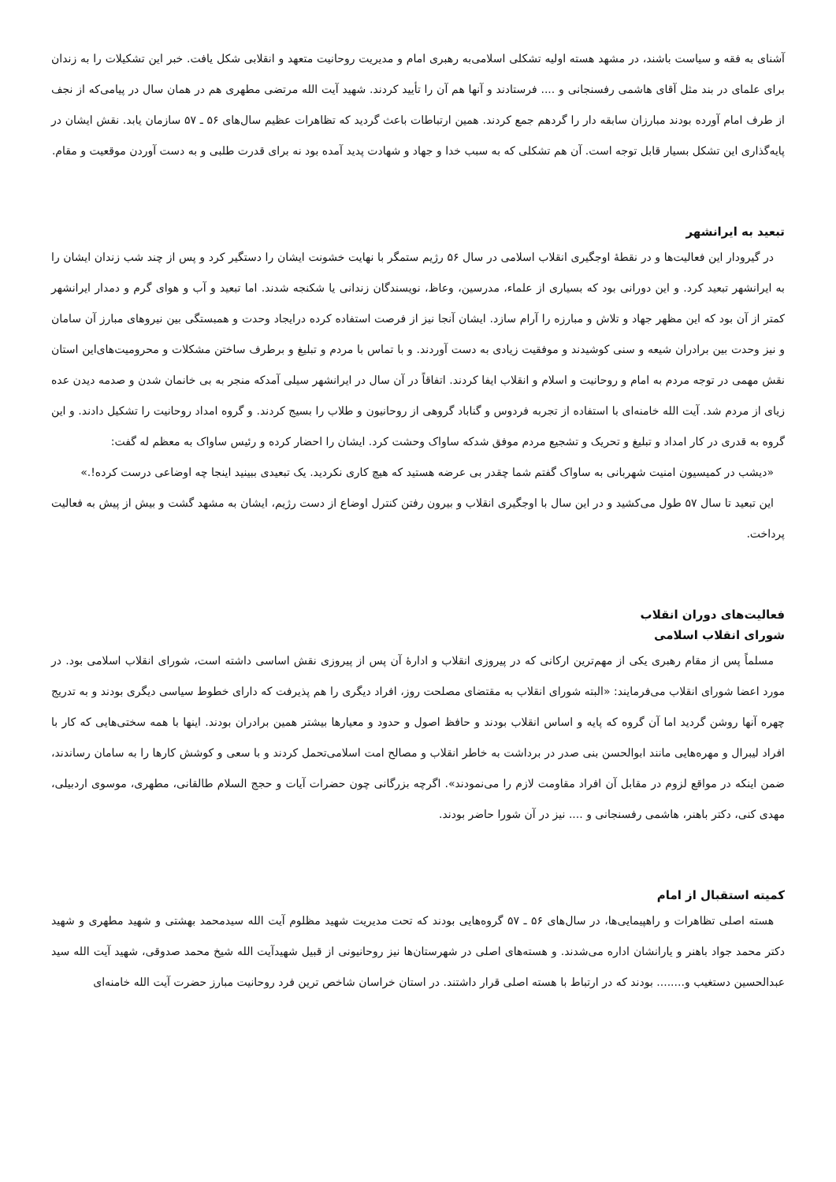آشنای به فقه و سیاست باشند، در مشهد هسته اولیه تشکلی اسلامی‌به رهبری امام و مدیریت روحانیت متعهد و انقلابی شکل یافت. خبر این تشکیلات را به زندان برای علمای در بند مثل آقای هاشمی رفسنجانی و .... فرستادند و آنها هم آن را تأیید کردند. شهید آیت الله مرتضی مطهری هم در همان سال در پیامی‌که از نجف از طرف امام آورده بودند مبارزان سابقه دار را گردهم جمع کردند. همین ارتباطات باعث گردید که تظاهرات عظیم سال‌های ۵۶ ـ ۵۷ سازمان یابد. نقش ایشان در پایه‌گذاری این تشکل بسیار قابل توجه است. آن هم تشکلی که به سبب خدا و جهاد و شهادت پدید آمده بود نه برای قدرت طلبی و به دست آوردن موقعیت و مقام.
تبعید به ایرانشهر
در گیرودار این فعالیت‌ها و در نقطهٔ اوجگیری انقلاب اسلامی در سال ۵۶ رژیم ستمگر با نهایت خشونت ایشان را دستگیر کرد و پس از چند شب زندان ایشان را به ایرانشهر تبعید کرد. و این دورانی بود که بسیاری از علماء، مدرسین، وعاظ، نویسندگان زندانی یا شکنجه شدند. اما تبعید و آب و هوای گرم و دمدار ایرانشهر کمتر از آن بود که این مظهر جهاد و تلاش و مبارزه را آرام سازد. ایشان آنجا نیز از فرصت استفاده کرده درایجاد وحدت و همبستگی بین نیروهای مبارز آن سامان و نیز وحدت بین برادران شیعه و سنی کوشیدند و موفقیت زیادی به دست آوردند. و با تماس با مردم و تبلیغ و برطرف ساختن مشکلات و محرومیت‌های‌این استان نقش مهمی در توجه مردم به امام و روحانیت و اسلام و انقلاب ایفا کردند. اتفاقاً در آن سال در ایرانشهر سیلی آمدکه منجر به بی خانمان شدن و صدمه دیدن عده زیای از مردم شد. آیت الله خامنه‌ای با استفاده از تجربه فردوس و گناباد گروهی از روحانیون و طلاب را بسیج کردند. و گروه امداد روحانیت را تشکیل دادند. و این گروه به قدری در کار امداد و تبلیغ و تحریک و تشجیع مردم موفق شدکه ساواک وحشت کرد. ایشان را احضار کرده و رئیس ساواک به معظم له گفت:
«دیشب در کمیسیون امنیت شهربانی به ساواک گفتم شما چقدر بی عرضه هستید که هیچ کاری نکردید. یک تبعیدی ببینید اینجا چه اوضاعی درست کرده!.»
این تبعید تا سال ۵۷ طول می‌کشید و در این سال با اوجگیری انقلاب و بیرون رفتن کنترل اوضاع از دست رژیم، ایشان به مشهد گشت و بیش از پیش به فعالیت پرداخت.
فعالیت‌های دوران انقلاب
شورای انقلاب اسلامی
مسلماً پس از مقام رهبری یکی از مهم‌ترین ارکانی که در پیروزی انقلاب و ادارهٔ آن پس از پیروزی نقش اساسی داشته است، شورای انقلاب اسلامی بود. در مورد اعضا شورای انقلاب می‌فرمایند: «البته شورای انقلاب به مقتضای مصلحت روز، افراد دیگری را هم پذیرفت که دارای خطوط سیاسی دیگری بودند و به تدریج چهره آنها روشن گردید اما آن گروه که پایه و اساس انقلاب بودند و حافظ اصول و حدود و معیارها بیشتر همین برادران بودند. اینها با همه سختی‌هایی که کار با افراد لیبرال و مهره‌هایی مانند ابوالحسن بنی صدر در برداشت به خاطر انقلاب و مصالح امت اسلامی‌تحمل کردند و با سعی و کوشش کارها را به سامان رساندند، ضمن اینکه در مواقع لزوم در مقابل آن افراد مقاومت لازم را می‌نمودند». اگرچه بزرگانی چون حضرات آیات و حجج السلام طالقانی، مطهری، موسوی اردبیلی، مهدی کنی، دکتر باهنر، هاشمی رفسنجانی و .... نیز در آن شورا حاضر بودند.
کمیته استقبال از امام
هسته اصلی تظاهرات و راهپیمایی‌ها، در سال‌های ۵۶ ـ ۵۷ گروه‌هایی بودند که تحت مدیریت شهید مظلوم آیت الله سیدمحمد بهشتی و شهید مطهری و شهید دکتر محمد جواد باهنر و یارانشان اداره می‌شدند. و هسته‌های اصلی در شهرستان‌ها نیز روحانیونی از قبیل شهیدآیت الله شیخ محمد صدوقی، شهید آیت الله سید عبدالحسین دستغیب و........ بودند که در ارتباط با هسته اصلی قرار داشتند. در استان خراسان شاخص ترین فرد روحانیت مبارز حضرت آیت الله خامنه‌ای